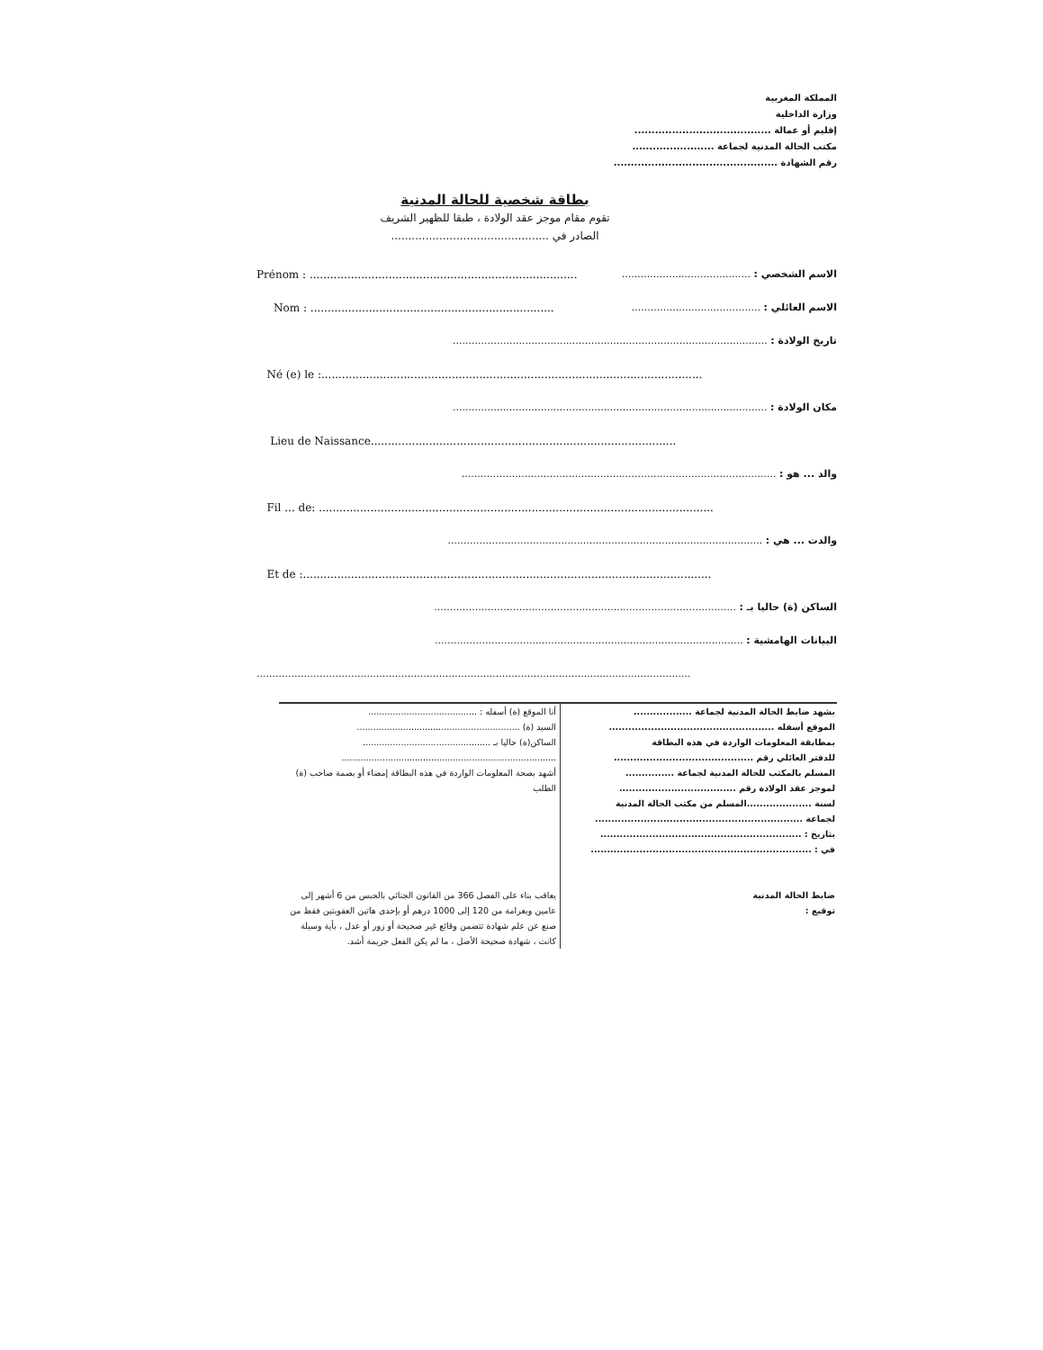المملكة المغربية
وزارة الداخلية
إقليم أو عمالة ........................................
مكتب الحالة المدنية لجماعة ........................
رقم الشهادة ................................................
بطاقة شخصية للحالة المدنية
تقوم مقام موجز عقد الولادة ، طبقا للظهير الشريف
الصادر في ..............................................
Prénom : .............................................................................. الاسم الشخصي : .........................................
Nom : ....................................................................... الاسم العائلي : .........................................
تاريخ الولادة : ....................................................................................................
Né (e) le :...............................................................................................................
مكان الولادة : ....................................................................................................
Lieu de Naissance.........................................................................................
والد ... هو : ....................................................................................................
Fil ... de: ...................................................................................................................
والدت ... هي : ....................................................................................................
Et de :.......................................................................................................................
الساكن (ة) حاليا بـ : ................................................................................................
البيانات الهامشية : ..................................................................................................
..........................................................................................................................................
يشهد ضابط الحالة المدنية لجماعة ..................
الموقع أسفله ...................................................
بمطابقة المعلومات الواردة في هذه البطاقة
للدفتر العائلي رقم ...........................................
المسلم بالمكتب للحالة المدنية لجماعة ...............
لموجز عقد الولادة رقم ....................................
لسنة ....................المسلم من مكتب الحالة المدنية
لجماعة ................................................................
بتاريخ : ..............................................................
في : ....................................................................
ضابط الحالة المدنية
توقيع :
أنا الموقع (ة) أسفله : ........................................
السيد (ة) ............................................................
الساكن(ة) حاليا بـ ...............................................
...............................................................................
أشهد بصحة المعلومات الواردة في هذه البطاقة إمضاء أو بصمة صاحب (ة) الطلب
يعاقب بناء على الفصل 366 من القانون الجنائي بالحبس من 6 أشهر إلى عامين وبغرامة من 120 إلى 1000 درهم أو بإحدى هاتين العقوبتين فقط من صنع عن علم شهادة تتضمن وقائع غير صحيحة أو زور أو عدل ، بأية وسيلة كانت ، شهادة صحيحة الأصل ، ما لم يكن الفعل جريمة أشد.